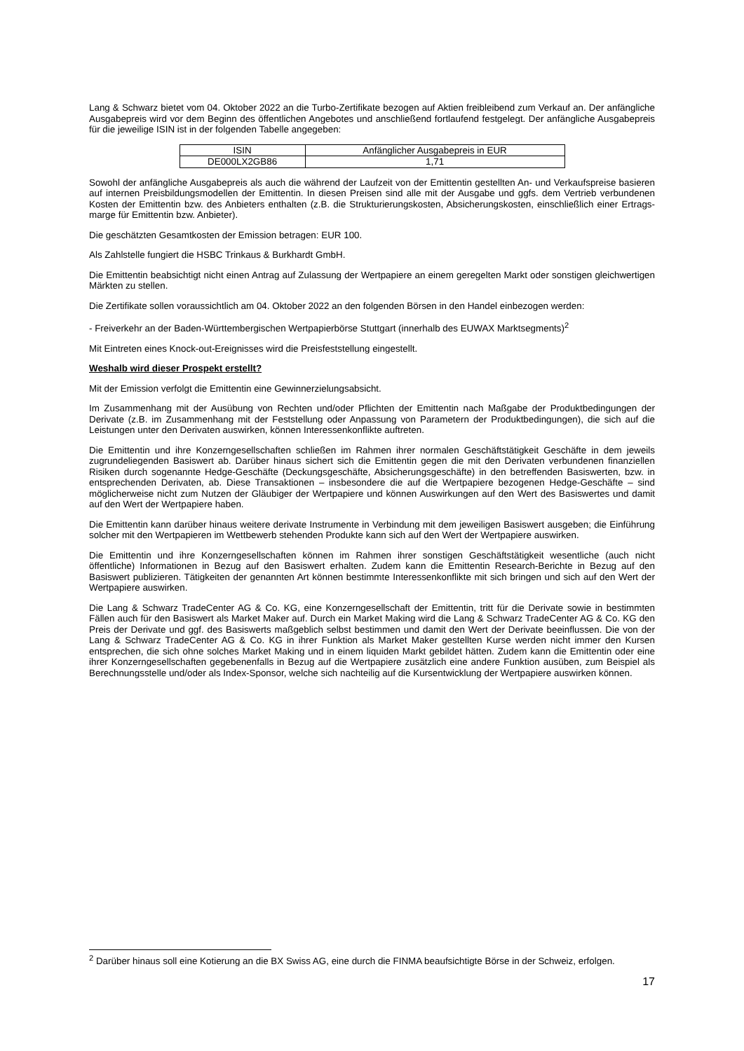Lang & Schwarz bietet vom 04. Oktober 2022 an die Turbo-Zertifikate bezogen auf Aktien freibleibend zum Verkauf an. Der anfängliche Ausgabepreis wird vor dem Beginn des öffentlichen Angebotes und anschließend fortlaufend festgelegt. Der anfängliche Ausgabepreis für die jeweilige ISIN ist in der folgenden Tabelle angegeben:
| ISIN | Anfänglicher Ausgabepreis in EUR |
| --- | --- |
| DE000LX2GB86 | 1,71 |
Sowohl der anfängliche Ausgabepreis als auch die während der Laufzeit von der Emittentin gestellten An- und Verkaufspreise basieren auf internen Preisbildungsmodellen der Emittentin. In diesen Preisen sind alle mit der Ausgabe und ggfs. dem Vertrieb verbundenen Kosten der Emittentin bzw. des Anbieters enthalten (z.B. die Strukturierungskosten, Absicherungskosten, einschließlich einer Ertrags-marge für Emittentin bzw. Anbieter).
Die geschätzten Gesamtkosten der Emission betragen: EUR 100.
Als Zahlstelle fungiert die HSBC Trinkaus & Burkhardt GmbH.
Die Emittentin beabsichtigt nicht einen Antrag auf Zulassung der Wertpapiere an einem geregelten Markt oder sonstigen gleichwertigen Märkten zu stellen.
Die Zertifikate sollen voraussichtlich am 04. Oktober 2022 an den folgenden Börsen in den Handel einbezogen werden:
- Freiverkehr an der Baden-Württembergischen Wertpapierbörse Stuttgart (innerhalb des EUWAX Marktsegments)<sup>2</sup>
Mit Eintreten eines Knock-out-Ereignisses wird die Preisfeststellung eingestellt.
Weshalb wird dieser Prospekt erstellt?
Mit der Emission verfolgt die Emittentin eine Gewinnerzielungsabsicht.
Im Zusammenhang mit der Ausübung von Rechten und/oder Pflichten der Emittentin nach Maßgabe der Produktbedingungen der Derivate (z.B. im Zusammenhang mit der Feststellung oder Anpassung von Parametern der Produktbedingungen), die sich auf die Leistungen unter den Derivaten auswirken, können Interessenkonflikte auftreten.
Die Emittentin und ihre Konzerngesellschaften schließen im Rahmen ihrer normalen Geschäftstätigkeit Geschäfte in dem jeweils zugrundeliegenden Basiswert ab. Darüber hinaus sichert sich die Emittentin gegen die mit den Derivaten verbundenen finanziellen Risiken durch sogenannte Hedge-Geschäfte (Deckungsgeschäfte, Absicherungsgeschäfte) in den betreffenden Basiswerten, bzw. in entsprechenden Derivaten, ab. Diese Transaktionen – insbesondere die auf die Wertpapiere bezogenen Hedge-Geschäfte – sind möglicherweise nicht zum Nutzen der Gläubiger der Wertpapiere und können Auswirkungen auf den Wert des Basiswertes und damit auf den Wert der Wertpapiere haben.
Die Emittentin kann darüber hinaus weitere derivate Instrumente in Verbindung mit dem jeweiligen Basiswert ausgeben; die Einführung solcher mit den Wertpapieren im Wettbewerb stehenden Produkte kann sich auf den Wert der Wertpapiere auswirken.
Die Emittentin und ihre Konzerngesellschaften können im Rahmen ihrer sonstigen Geschäftstätigkeit wesentliche (auch nicht öffentliche) Informationen in Bezug auf den Basiswert erhalten. Zudem kann die Emittentin Research-Berichte in Bezug auf den Basiswert publizieren. Tätigkeiten der genannten Art können bestimmte Interessenkonflikte mit sich bringen und sich auf den Wert der Wertpapiere auswirken.
Die Lang & Schwarz TradeCenter AG & Co. KG, eine Konzerngesellschaft der Emittentin, tritt für die Derivate sowie in bestimmten Fällen auch für den Basiswert als Market Maker auf. Durch ein Market Making wird die Lang & Schwarz TradeCenter AG & Co. KG den Preis der Derivate und ggf. des Basiswerts maßgeblich selbst bestimmen und damit den Wert der Derivate beeinflussen. Die von der Lang & Schwarz TradeCenter AG & Co. KG in ihrer Funktion als Market Maker gestellten Kurse werden nicht immer den Kursen entsprechen, die sich ohne solches Market Making und in einem liquiden Markt gebildet hätten. Zudem kann die Emittentin oder eine ihrer Konzerngesellschaften gegebenenfalls in Bezug auf die Wertpapiere zusätzlich eine andere Funktion ausüben, zum Beispiel als Berechnungsstelle und/oder als Index-Sponsor, welche sich nachteilig auf die Kursentwicklung der Wertpapiere auswirken können.
<sup>2</sup> Darüber hinaus soll eine Kotierung an die BX Swiss AG, eine durch die FINMA beaufsichtigte Börse in der Schweiz, erfolgen.
17